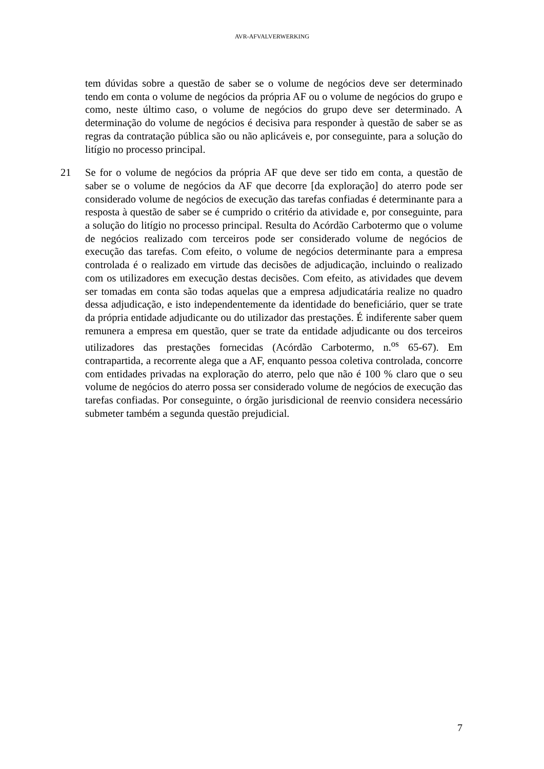AVR-AFVALVERWERKING
tem dúvidas sobre a questão de saber se o volume de negócios deve ser determinado tendo em conta o volume de negócios da própria AF ou o volume de negócios do grupo e como, neste último caso, o volume de negócios do grupo deve ser determinado. A determinação do volume de negócios é decisiva para responder à questão de saber se as regras da contratação pública são ou não aplicáveis e, por conseguinte, para a solução do litígio no processo principal.
21 Se for o volume de negócios da própria AF que deve ser tido em conta, a questão de saber se o volume de negócios da AF que decorre [da exploração] do aterro pode ser considerado volume de negócios de execução das tarefas confiadas é determinante para a resposta à questão de saber se é cumprido o critério da atividade e, por conseguinte, para a solução do litígio no processo principal. Resulta do Acórdão Carbotermo que o volume de negócios realizado com terceiros pode ser considerado volume de negócios de execução das tarefas. Com efeito, o volume de negócios determinante para a empresa controlada é o realizado em virtude das decisões de adjudicação, incluindo o realizado com os utilizadores em execução destas decisões. Com efeito, as atividades que devem ser tomadas em conta são todas aquelas que a empresa adjudicatária realize no quadro dessa adjudicação, e isto independentemente da identidade do beneficiário, quer se trate da própria entidade adjudicante ou do utilizador das prestações. É indiferente saber quem remunera a empresa em questão, quer se trate da entidade adjudicante ou dos terceiros utilizadores das prestações fornecidas (Acórdão Carbotermo, n.<sup>os</sup> 65-67). Em contrapartida, a recorrente alega que a AF, enquanto pessoa coletiva controlada, concorre com entidades privadas na exploração do aterro, pelo que não é 100 % claro que o seu volume de negócios do aterro possa ser considerado volume de negócios de execução das tarefas confiadas. Por conseguinte, o órgão jurisdicional de reenvio considera necessário submeter também a segunda questão prejudicial.
7